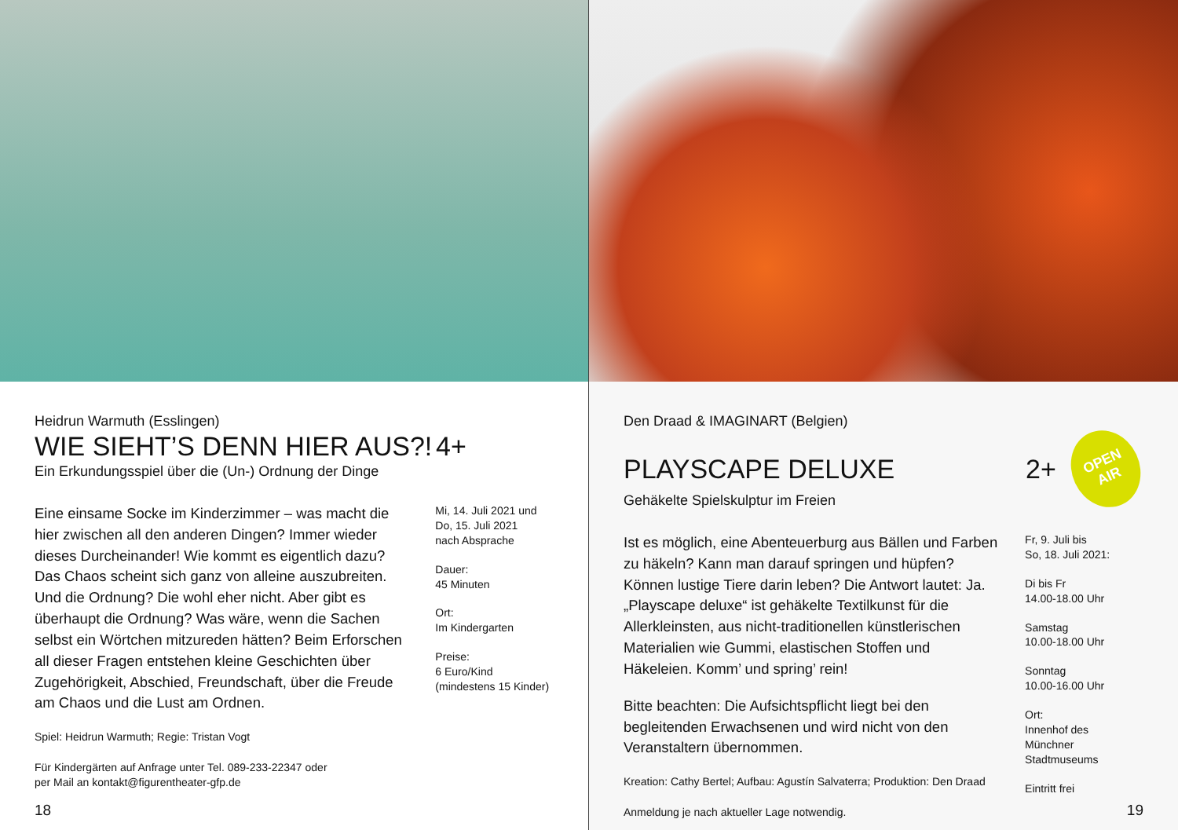Heidrun Warmuth (Esslingen)
WIE SIEHT’S DENN HIER AUS?! 4+
Ein Erkundungsspiel über die (Un-) Ordnung der Dinge
Eine einsame Socke im Kinderzimmer – was macht die hier zwischen all den anderen Dingen? Immer wieder dieses Durcheinander! Wie kommt es eigentlich dazu? Das Chaos scheint sich ganz von alleine auszubreiten. Und die Ordnung? Die wohl eher nicht. Aber gibt es überhaupt die Ordnung? Was wäre, wenn die Sachen selbst ein Wörtchen mitzureden hätten? Beim Erforschen all dieser Fragen entstehen kleine Geschichten über Zugehörigkeit, Abschied, Freundschaft, über die Freude am Chaos und die Lust am Ordnen.
Spiel: Heidrun Warmuth; Regie: Tristan Vogt
Für Kindergärten auf Anfrage unter Tel. 089-233-22347 oder
per Mail an kontakt@figurentheater-gfp.de
Mi, 14. Juli 2021 und
Do, 15. Juli 2021
nach Absprache
Dauer:
45 Minuten
Ort:
Im Kindergarten
Preise:
6 Euro/Kind
(mindestens 15 Kinder)
18
Den Draad & IMAGINART (Belgien)
PLAYSCAPE DELUXE
2+
OPEN
AIR
Gehäkelte Spielskulptur im Freien
Ist es möglich, eine Abenteuerburg aus Bällen und Farben zu häkeln? Kann man darauf springen und hüpfen? Können lustige Tiere darin leben? Die Antwort lautet: Ja. „Playscape deluxe“ ist gehäkelte Textilkunst für die Allerkleinsten, aus nicht-traditionellen künstlerischen Materialien wie Gummi, elastischen Stoffen und Häkeleien. Komm’ und spring’ rein!
Bitte beachten: Die Aufsichtspflicht liegt bei den begleitenden Erwachsenen und wird nicht von den Veranstaltern übernommen.
Kreation: Cathy Bertel; Aufbau: Agustín Salvaterra; Produktion: Den Draad
Anmeldung je nach aktueller Lage notwendig.
Fr, 9. Juli bis
So, 18. Juli 2021:
Di bis Fr
14.00-18.00 Uhr
Samstag
10.00-18.00 Uhr
Sonntag
10.00-16.00 Uhr
Ort:
Innenhof des
Münchner
Stadtmuseums
Eintritt frei
19